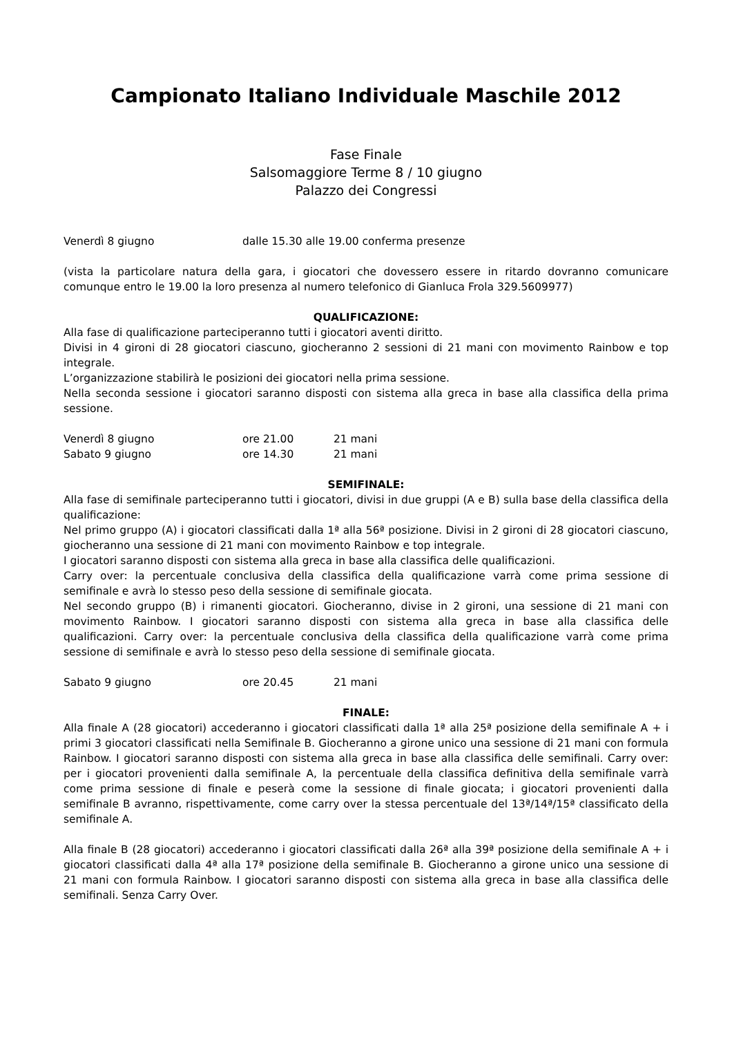Campionato Italiano Individuale Maschile 2012
Fase Finale
Salsomaggiore Terme 8 / 10 giugno
Palazzo dei Congressi
Venerdì 8 giugno dalle 15.30 alle 19.00 conferma presenze
(vista la particolare natura della gara, i giocatori che dovessero essere in ritardo dovranno comunicare comunque entro le 19.00 la loro presenza al numero telefonico di Gianluca Frola 329.5609977)
QUALIFICAZIONE:
Alla fase di qualificazione parteciperanno tutti i giocatori aventi diritto.
Divisi in 4 gironi di 28 giocatori ciascuno, giocheranno 2 sessioni di 21 mani con movimento Rainbow e top integrale.
L’organizzazione stabilirà le posizioni dei giocatori nella prima sessione.
Nella seconda sessione i giocatori saranno disposti con sistema alla greca in base alla classifica della prima sessione.
Venerdì 8 giugno ore 21.00 21 mani
Sabato 9 giugno ore 14.30 21 mani
SEMIFINALE:
Alla fase di semifinale parteciperanno tutti i giocatori, divisi in due gruppi (A e B) sulla base della classifica della qualificazione:
Nel primo gruppo (A) i giocatori classificati dalla 1ª alla 56ª posizione. Divisi in 2 gironi di 28 giocatori ciascuno, giocheranno una sessione di 21 mani con movimento Rainbow e top integrale.
I giocatori saranno disposti con sistema alla greca in base alla classifica delle qualificazioni.
Carry over: la percentuale conclusiva della classifica della qualificazione varrà come prima sessione di semifinale e avrà lo stesso peso della sessione di semifinale giocata.
Nel secondo gruppo (B) i rimanenti giocatori. Giocheranno, divise in 2 gironi, una sessione di 21 mani con movimento Rainbow. I giocatori saranno disposti con sistema alla greca in base alla classifica delle qualificazioni. Carry over: la percentuale conclusiva della classifica della qualificazione varrà come prima sessione di semifinale e avrà lo stesso peso della sessione di semifinale giocata.
Sabato 9 giugno ore 20.45 21 mani
FINALE:
Alla finale A (28 giocatori) accederanno i giocatori classificati dalla 1ª alla 25ª posizione della semifinale A + i primi 3 giocatori classificati nella Semifinale B. Giocheranno a girone unico una sessione di 21 mani con formula Rainbow. I giocatori saranno disposti con sistema alla greca in base alla classifica delle semifinali. Carry over: per i giocatori provenienti dalla semifinale A, la percentuale della classifica definitiva della semifinale varrà come prima sessione di finale e peserà come la sessione di finale giocata; i giocatori provenienti dalla semifinale B avranno, rispettivamente, come carry over la stessa percentuale del 13ª/14ª/15ª classificato della semifinale A.
Alla finale B (28 giocatori) accederanno i giocatori classificati dalla 26ª alla 39ª posizione della semifinale A + i giocatori classificati dalla 4ª alla 17ª posizione della semifinale B. Giocheranno a girone unico una sessione di 21 mani con formula Rainbow. I giocatori saranno disposti con sistema alla greca in base alla classifica delle semifinali. Senza Carry Over.